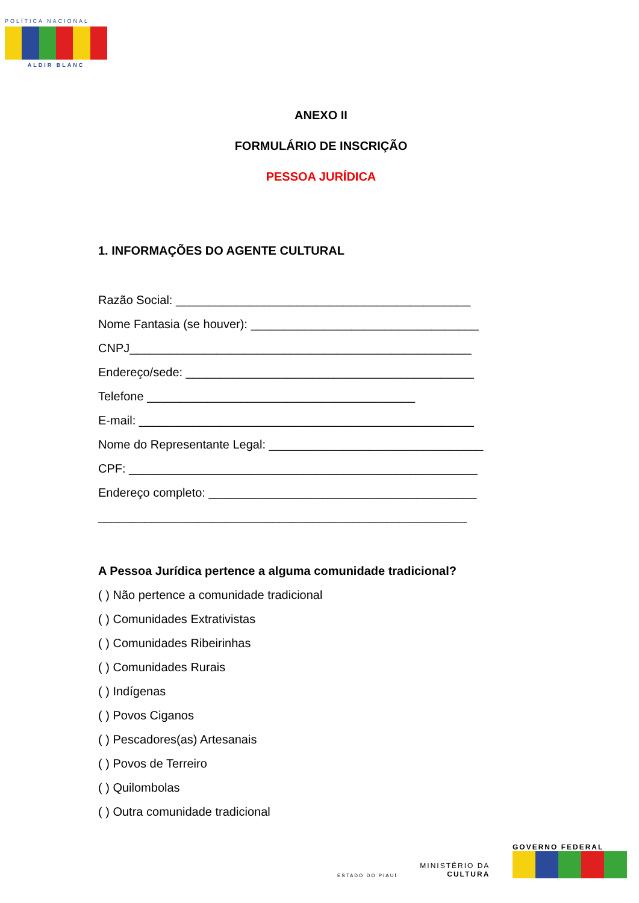POLÍTICA NACIONAL
ALDIR BLANC
ANEXO II
FORMULÁRIO DE INSCRIÇÃO
PESSOA JURÍDICA
1. INFORMAÇÕES DO AGENTE CULTURAL
Razão Social: ____________________________________________
Nome Fantasia (se houver): __________________________________
CNPJ___________________________________________________
Endereço/sede: ___________________________________________
Telefone ________________________________________
E-mail: __________________________________________________
Nome do Representante Legal: ________________________________
CPF: ____________________________________________________
Endereço completo: ________________________________________
_______________________________________________________
A Pessoa Jurídica pertence a alguma comunidade tradicional?
( ) Não pertence a comunidade tradicional
( ) Comunidades Extrativistas
( ) Comunidades Ribeirinhas
( ) Comunidades Rurais
( ) Indígenas
( ) Povos Ciganos
( ) Pescadores(as) Artesanais
( ) Povos de Terreiro
( ) Quilombolas
( ) Outra comunidade tradicional
ESTADO DO PIAUÍ
MINISTÉRIO DA
CULTURA
GOVERNO FEDERAL